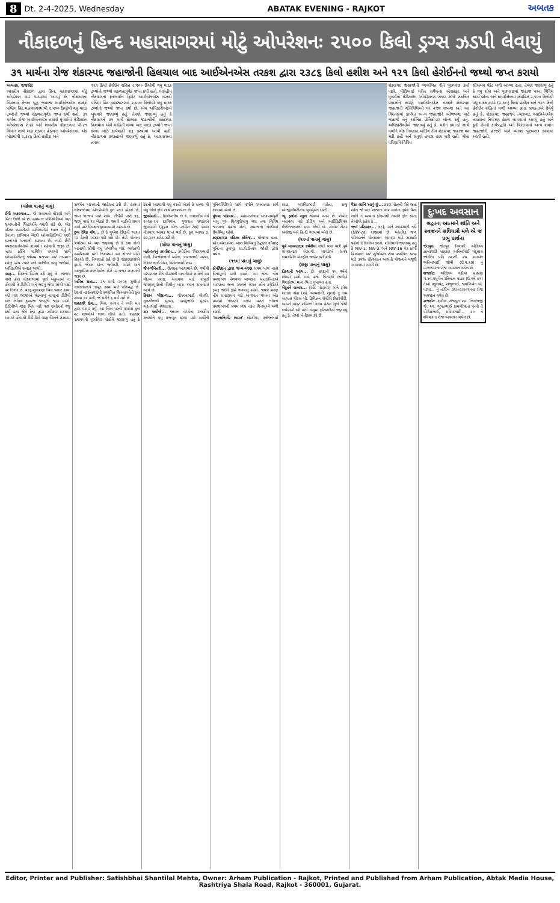8 Dt. 2-4-2025, Wednesday ABATAK EVENING - RAJKOT અબતક
નૌકાદળનું હિન્દ મહાસાગરમાં મોટું ઓપરેશનઃ ૨૫૦૦ કિલો ડ્રગ્સ ઝડપી લેવાયું
૩૧ માર્ચના રોજ શંકાસ્પદ જહાજોની હિલચાલ બાદ આઈએનએસ તરકશ દ્વારા ૨૩૮૬ કિલો હશીશ અને ૧૨૧ કિલો હેરોઈનનો જથ્થો જપ્ત કરાયો
અબતક, રાજકોટ
ભારતીય નૌકાદળ દ્વારા હિન્દ મહાસાગરમાં મોટું ઓપરેશન પાર પાડવામાં આવ્યું છે. નૌકાદળના મિશનમાં તૈનાત યુદ્ધ જહાજ આઈએનએસ તરકશે પશ્ચિમ હિંદ મહાસાગરમાંથી ૨,૫૦૦ કિલોથી વધુ માદક દ્રવ્યોનો જથ્થો સફળતાપૂર્વક જપ્ત કર્યો હતો. ૩૧ માર્ચના રોજ આઈએનએસ તરકશે મુંબઈમાં મેરીટાઇમ ઓપરેશન્સ સેન્ટર અને ભારતીય નૌકાદળના પી-૮૧ વિમાન સાથે ગાઢ સંકલન હેઠળના ઓપરેશનમાં, એક બોટમાંથી ૨,૩૮૬ કિલો હશીશ અને
૧૨૧ કિલો હેરોઈન સહિત ૨,૫૦૦ કિલોથી વધુ માદક દ્રવ્યોનો જથ્થો સફળતાપૂર્વક જપ્ત કર્યો હતો. ભારતીય નૌકાદળના ફ્રન્ટલાઈન ફ્રિગેટ આઈએનએસ તરકશે પશ્ચિમ હિંદ મહાસાગરમાં ૨,૫૦૦ કિલોથી વધુ માદક દ્રવ્યોનો જથ્થો જપ્ત કર્યો છે, એમ અધિકારીઓએ બુધવારે જણાવ્યું હતું. તેમણે જણાવ્યું હતું કે નૌકાદળને ૩૧ માર્ચે કેટલાક જહાજોની શંકાસ્પદ હિલચાલ અંગે માહિતી મળ્યા બાદ માદક દ્રવ્યોને જપ્ત કરવા માટે કાર્યવાહી શરૂ કરવામાં આવી હતી. નૌકાદળના પ્રવક્તાએ જણાવ્યું હતું કે, આસપાસના તમામ
શંકાસ્પદ જહાજોની વ્યવસ્થિત રીતે પૂછપરછ કર્યા પછી, પીટીઆઈ મરીન સર્વેલન્સ એરક્રાફ્ટ અને મુંબઈમાં મેરીટાઇમ ઓપરેશન્સ સેન્ટર સાથે સંકલિત પ્રયાસોને કારણે આઈએનએસ તરકશે શંકાસ્પદ જહાજની ગતિવિધિઓ પર નજર રાખવા અને આ વિસ્તારમાં કાર્યરત અન્ય જહાજોને ઓળખવા માટે જહાજે તેનું અભિન્ન હેલિકોપ્ટર લોન્ચ કર્યું હતું. અધિકારીઓએ જણાવ્યું હતું કે, મરીન કમાન્ડો સાથે મળીને એક નિષ્ણાત બોર્ડિંગ ટીમ શંકાસ્પદ જહાજ પર ચઢી હતી અને સંપૂર્ણ તપાસ હાથ ધરી હતી. જેના પરિણામે વિવિધ
સીલબંધ પેકેટ મળી આવ્યા હતા. તેમણે જણાવ્યું હતું કે વધુ શોધ અને પૂછપરછમાં જહાજ પરના વિવિધ કાર્ગો હોલ્ડ અને કમ્પાર્ટમેન્ટમાં સંગ્રહિત ૨,૫૦૦ કિલોથી વધુ માદક દ્રવ્યો (૨,૩૮૬ કિલો હશીશ અને ૧૨૧ કિલો હેરોઈન સહિત) મળી આવ્યા હતા. પ્રવક્તાએ ઉમેર્યું હતું કે, શંકાસ્પદ જહાજને ત્યારબાદ આઈએનએસ તરકશના નિયંત્રણ હેઠળ લાવવામાં આવ્યું હતું અને ક્રૂની તેમની કાર્યપદ્ધતિ અને વિસ્તારમાં અન્ય સમાન જહાજોની હાજરી અંગે વ્યાપક પૂછપરછ કરવામાં આવી હતી.
(પહેલા પાનાનું ચાલુ)
ઈવી અકસ્માત... જે સલામતી ધોરણો અંગે ચિંતા ઉભી કરે છે. હવામાન પરિસ્થિતિઓ પણ સલામતીની ચિંતાઓને વધારી શકે છે. એક વરિષ્ઠ આરટીઓ અધિકારીએ ધ્યાન દોર્યું કે ઉનાળા દરમિયાન બેટરી ઓવરહિટીંગની ઘણી ઘટનાઓ બનવાની શક્યતા છે. ત્યારે ઈવી વપરાશકર્તાઓએ સાવચેત રહેવાની જરૂર છે, ખાસ કરીને ચાર્જિંગ પ્રથાઓ સાથે ઓવરહિટીંગનું જોખમ ઘટાડવા માટે તાપમાન ઓછું હોય ત્યારે રાત્રે ચાર્જિંગ કરવું જોઈએ, અધિકારીએ સલાહ આપી.
વક્ફ... બિલનો વિરોધ કરી રહ્યું છે. ભાજપ પાસે હાલ લોકસભામાં પૂર્ણ બહુમતમાં ના હોવાથી તે ટીડીપી અને જદયુ જેવા સાથી પક્ષો પર નિર્ભર છે. વક્ફ સુધારણા બિલ પસાર કરવા માટે પણ ભાજપને ચંદ્રબાબુ નાયડુના ટીડીપી અને નિતિશ કુમારના જદયુની જરૂર પડશે. ટીડીપીએ વક્ફ બિલ માટે ત્રણ સંશોધનો રજુ કર્યા હતા જેને કેન્દ્ર દ્વારા સ્વીકાર કરવામાં આવ્યો હોવાથી ટીડીપીએ વક્ફ બિલને સંસદમાં સમર્થન આપવાની જાહેરાત કરી છે. હાલમાં લોકસભામાં એનડીએની કુલ ૨૯૩ બેઠકો છે, જેમાં ભાજપ પાસે ૨૪૦, ટીડીપી પાસે ૧૬, જદયુ પાસે ૧૨ બેઠકો છે. જ્યારે બાકીનો સમય ચર્ચા માટે વિપક્ષને ફાળવવામાં આવ્યો છે.
ટ્રમ્પ ટેરિફ વોર... છે કે યુએસ ટેરિફની ભારત પર કેટલી અસર પડી શકે છે. તેણે પોતાના રિપોર્ટમાં એ પણ જણાવ્યું છે કે કયા ક્ષેત્રો આનાથી સૌથી વધુ પ્રભાવિત થશે. ભારતથી અમેરિકામાં થતી નિકાસમાં આ ક્ષેત્રનો મોટો હિસ્સો છે. નિષ્ણાતો કહે છે કે રોકાણકારોએ ફાર્મા, જેમ્સ એન્ડ જ્વેલરી, ઓટો અને આનુષંગિક કંપનીઓના શેરો પર નજર રાખવાની જરૂર છે.
અમિત શાહ... ૩૧ માર્ચ, ૨૦૨૬ સુધીમાં નક્સલવાદને નાબૂદ કરવા માટે પ્રતિબદ્ધ છે. દેશમાં નક્સલવાદથી પ્રભાવિત જિલ્લાઓની કુલ સંખ્યા ૩૮ હતી, જે ઘટીને ૬ થઈ ગઈ છે.
સહકારી ક્ષેત્ર... બિલ, ૨૦૨૫ ને ધ્વનિ મત દ્વારા પસાર કર્યું. આ બિલ પરની ચર્ચામાં કુલ ૨૮ સભ્યોએ ભાગ લીધો હતો. સહકાર રાજ્યમંત્રી મુરલીધર મોહોલે જણાવ્યું હતું કે દેશની અડધાથી વધુ વસ્તી એટલે કે ૫૦% થી વધુ લોકો કૃષિ સાથે સંકળાયેલા છે.
જીએસટી... ઉલ્લેખનીય છે કે, નાણાકીય વર્ષ ૨૦૨૪-૨૫ દરમિયાન, ગુજરાત સરકારને જીએસટી (ગુડ્સ એન્ડ સર્વિસ ટેક્ષ) હેઠળ નોંધપાત્ર આવક પ્રાપ્ત થઈ છે. કુલ આવક રૂ. ૭૩,૨૮૧ કરોડ રહી છે.
(ચોથા પાનાનું ચાલુ)
મહોત્સવનું કાર્યાલય... કમીટીના 'ચિરાગભાઈ દોશી, બિજેશભાઈ મહેતા, ભરતભાઈ પારેખ, નિશાંતભાઈ વોરા, હિતેશભાઈ શાહ...
જૈન-જૈનેત્તરો... ઉત્સાહ આસમાને છે. વર્ષોથી પરંપરાગત રીતે પીરસાતી વાનગીઓ સાથેનો આ ગૌતમ પ્રસાદ બનાવવા માટે સંપૂર્ણ જયણાપૂર્વકની વિધીનું ખાસ ધ્યાન રાખવામાં આવે છે.
કિશાન ગૌશાળા... ગોરધનભાઈ ચૌધરી, તુલસીભાઈ મુંગરા, બાબુભાઈ મુંગરા, ભરતભાઈ પરસાણા...
સર જ્યોર્જ... જાપાન વચ્ચેના રાજકીય સંબંધોને વધુ મજબૂત કરવા માટે અહીંની યુનિવર્સિટીઓ સાથે મળીને રચનાત્મક કાર્ય કરવામાં આવે છે.
મુંધવા પરિવાર... મહામંડલેશ્વર ઘનશ્યામપુરી બાપુ ગુરુ શિવપુરીબાપુ થરા તથા વિવિધ જગ્યાના મહંતો સંતો, સમાજના શ્રેષ્ઠીઓ ઉપસ્થિત રહેશે.
કણસાગરા મહિલા કોલેજ... યોજાયા હતા. એન.એસ.એસ. ખાસ શિબિરનું ઉદ્ઘાટન સૌરાષ્ટ્ર યુનિ.ના કુલગુરૂ પ્રા.ડો.ઉત્પલ જોશી દ્વારા થયેલ.
(૧૧માં પાનાનું ચાલુ)
કોર્પોરેશન દ્વારા જન્મ-મરણ પ્રથમ પાંચ નકલ વિનામૂલ્યે મળી શકશે. આ જન્મ નોંધ પ્રમાણપત્ર મેળવવા બાળકના માતા/પિતાએ બાળકના જન્મ સ્થળને લગત ઝોન કચેરીએ રૂબરૂ જઈને ફોર્મ ભરવાનું રહેશે. જ્યારે મરણ નોંધ પ્રમાણપત્ર માટે અવસાન થયાના એક માસમાં નોંધણી થનાર મરણ નોંધના પ્રમાણપત્રની પ્રથમ પાંચ નકલ વિનામૂલ્યે મળી શકશે.
'આત્મનિર્ભર ભારત' કોટડીયા, મનોજભાઈ શાહ, અરવિંદભાઈ મહેતા, રાજુ એન્જીનીયરીંગના ખુશ્બુબેન દોશી...
ન્યુ ફ્લોરા સ્કૂલ જવાબ આપે છે. રોબોટ બનાવવા માટે કોડિંગ અને આર્ટિફિશિયલ ઈન્ટેલિજન્સની મદદ લીધી છે. રોબોટ ટીચર અંગ્રેજી અને હિન્દી ભાષામાં બોલે છે.
(૧૨માં પાનાનું ચાલુ)
પૂર્વ મામલતદાર કચેરીમાં સંપર્ક થયા પછી પૂર્વ મામલતદાર એસ.જે. ચાવડાએ સમગ્ર કામગીરીને મોકડ્રીલ જાહેર કરી હતી.
(છઠ્ઠા પાનાનું ચાલુ)
દીકરાની આગ... છે. હરદાનો ૧૫ વર્ષનો છોકરો બચી ગયો હતો. પિતરાઈ ભાઈએ વિસ્ફોટમાં માતા-પિતા ગુમાવ્યા હતા.
ખેડૂતને લાલચ... (રહે. મોણપર) અને રૂપેશ શાનાક નાંઢા (રહે. આમરોલી, સુરત) નું નામ આપતાં ગોંડલ બી. ડિવિઝન પોલીસે છેતરપીંડી, આર્મ્સ એક્ટ સહિતની કલમ હેઠળ ગુનો નોંધી કાર્યવાહી કરી હતી. વધુમાં ફરિયાદીએ જણાવ્યું હતું કે, તેઓ ખેતીકામ કરે છે.
પૈસા લઈને આવું છું... કરણ પોતાની રીતે જતા રહેલ જે બાદ સાંજના ચાર વાગતા રૂપેશ પૈસા લઈને ન આવતા ફોનમાંથી તેઓને ફોન કરતા તેઓએ કહેલ કે...
જળ પરિવહન... ૪૮), અને સાબરમતી નદી (NW-૮૭) રાજ્યમાં છે. આંતરિક જળ પરિવહનને પ્રોત્સાહન આપવા માટે સરકારી પહેલોનો ઉલ્લેખ કરતા, સોનોવાલે જણાવ્યું હતું કે NW-1, NW-2 અને NW-16 પર કાર્ગો હિલચાલ માટે સુનિશ્ચિત સેવા સ્થાપિત કરવા માટે ૩૫% પ્રોત્સાહન આપતી યોજનાને મંજૂરી આપવામાં આવી છે.
દુઃખદ અવસાન
સદ્ગતના આત્માને શાંતિ અને સ્વજનને સધિયારો મળે એ જ પ્રભુ પ્રાર્થના
જેતપુરઃ જેતપુર નિવાસી ઔદિચ્ય ઝાલાવાડી બ્રાહ્મણ અનિલભાઈ ચંદુલાલ જોષીના પતિ અ.સૌ. સ્વ. રમાબેન અનિલભાઈ જોષી (ઉ.વ.૬૭) નું મંગળવારના રોજ અવસાન થયેલ છે.
રાજકોટઃ ઔદિચ્ય ગઢીયા બ્રાહ્મણ ગં.સ્વ.મધુબેન રતિલાલ પાઠક (ઉ.વર્ષ ૯૧) તેઓ પ્રફુલચંદ્ર, રાજુભાઈ, જ્યોતિબેન એ. પંડ્યા... નું તારીખ ૩૧/૦૩/૨૦૨૫ના રોજ અવસાન થયેલ છે.
રાજકોટઃ કારીયા રાજપૂત સ્વ. ભિખનજી જે. સ્વ. ભુપતભાઈ કામળીયાના પત્ની તે યોગેશભાઈ, પ્રદિપભાઈ... ૩૦ ને રવિવારના રોજ અવસાન થયેલ છે.
Editor, Printer and Publisher: Satishbhai Shantilal Mehta, Owner: Arham Publication - Rajkot, Printed and Published from Arham Publication, Abtak Media House, Rashtriya Shala Road, Rajkot - 360001, Gujarat.